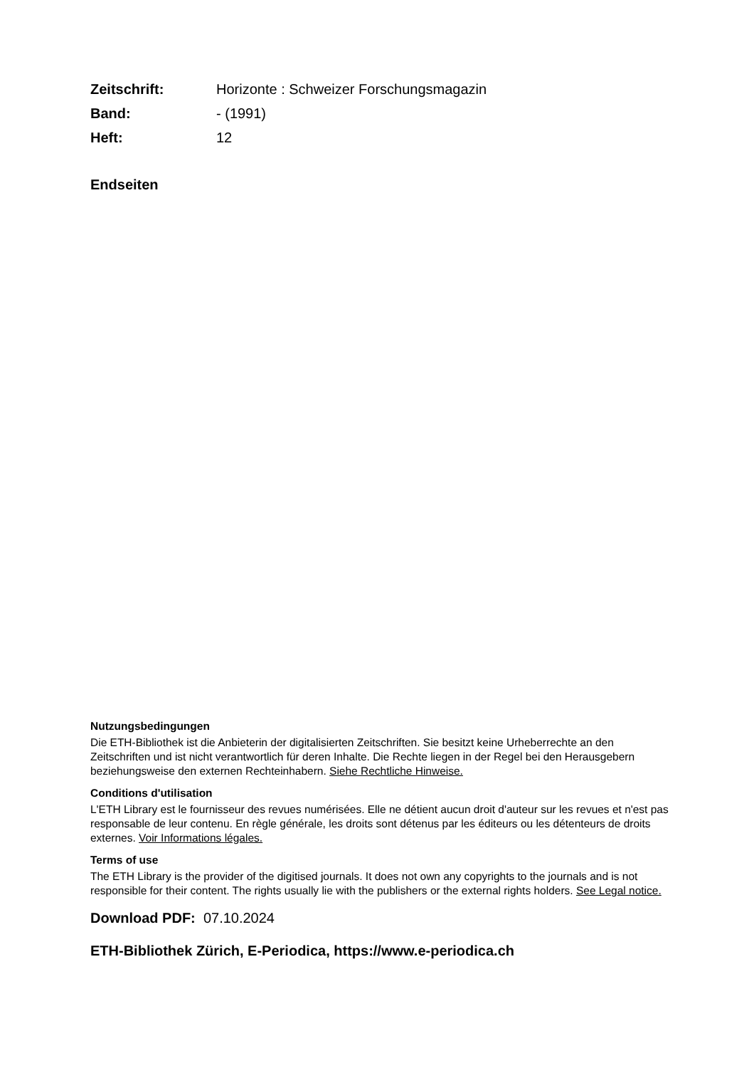| Zeitschrift: | Horizonte : Schweizer Forschungsmagazin |
| Band: | - (1991) |
| Heft: | 12 |
Endseiten
Nutzungsbedingungen
Die ETH-Bibliothek ist die Anbieterin der digitalisierten Zeitschriften. Sie besitzt keine Urheberrechte an den Zeitschriften und ist nicht verantwortlich für deren Inhalte. Die Rechte liegen in der Regel bei den Herausgebern beziehungsweise den externen Rechteinhabern. Siehe Rechtliche Hinweise.
Conditions d'utilisation
L'ETH Library est le fournisseur des revues numérisées. Elle ne détient aucun droit d'auteur sur les revues et n'est pas responsable de leur contenu. En règle générale, les droits sont détenus par les éditeurs ou les détenteurs de droits externes. Voir Informations légales.
Terms of use
The ETH Library is the provider of the digitised journals. It does not own any copyrights to the journals and is not responsible for their content. The rights usually lie with the publishers or the external rights holders. See Legal notice.
Download PDF: 07.10.2024
ETH-Bibliothek Zürich, E-Periodica, https://www.e-periodica.ch